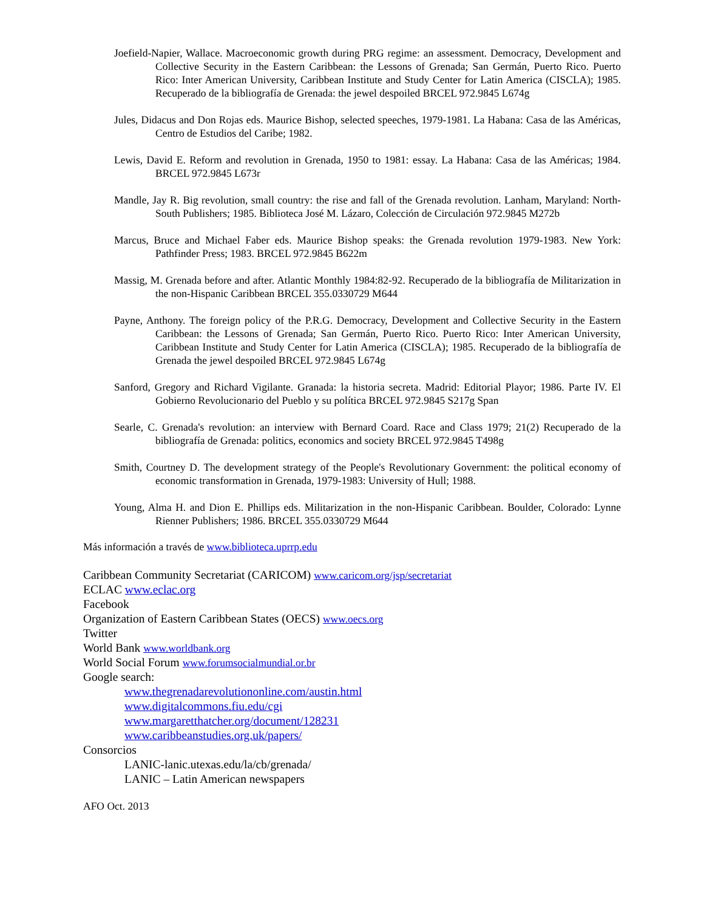Joefield-Napier, Wallace. Macroeconomic growth during PRG regime: an assessment. Democracy, Development and Collective Security in the Eastern Caribbean: the Lessons of Grenada; San Germán, Puerto Rico. Puerto Rico: Inter American University, Caribbean Institute and Study Center for Latin America (CISCLA); 1985. Recuperado de la bibliografía de Grenada: the jewel despoiled BRCEL 972.9845 L674g
Jules, Didacus and Don Rojas eds. Maurice Bishop, selected speeches, 1979-1981. La Habana: Casa de las Américas, Centro de Estudios del Caribe; 1982.
Lewis, David E. Reform and revolution in Grenada, 1950 to 1981: essay. La Habana: Casa de las Américas; 1984. BRCEL 972.9845 L673r
Mandle, Jay R. Big revolution, small country: the rise and fall of the Grenada revolution. Lanham, Maryland: North-South Publishers; 1985. Biblioteca José M. Lázaro, Colección de Circulación 972.9845 M272b
Marcus, Bruce and Michael Faber eds. Maurice Bishop speaks: the Grenada revolution 1979-1983. New York: Pathfinder Press; 1983. BRCEL 972.9845 B622m
Massig, M. Grenada before and after. Atlantic Monthly 1984:82-92. Recuperado de la bibliografía de Militarization in the non-Hispanic Caribbean BRCEL 355.0330729 M644
Payne, Anthony. The foreign policy of the P.R.G. Democracy, Development and Collective Security in the Eastern Caribbean: the Lessons of Grenada; San Germán, Puerto Rico. Puerto Rico: Inter American University, Caribbean Institute and Study Center for Latin America (CISCLA); 1985. Recuperado de la bibliografía de Grenada the jewel despoiled BRCEL 972.9845 L674g
Sanford, Gregory and Richard Vigilante. Granada: la historia secreta. Madrid: Editorial Playor; 1986. Parte IV. El Gobierno Revolucionario del Pueblo y su política BRCEL 972.9845 S217g Span
Searle, C. Grenada's revolution: an interview with Bernard Coard. Race and Class 1979; 21(2) Recuperado de la bibliografía de Grenada: politics, economics and society BRCEL 972.9845 T498g
Smith, Courtney D. The development strategy of the People's Revolutionary Government: the political economy of economic transformation in Grenada, 1979-1983: University of Hull; 1988.
Young, Alma H. and Dion E. Phillips eds. Militarization in the non-Hispanic Caribbean. Boulder, Colorado: Lynne Rienner Publishers; 1986. BRCEL 355.0330729 M644
Más información a través de www.biblioteca.uprrp.edu
Caribbean Community Secretariat (CARICOM) www.caricom.org/jsp/secretariat
ECLAC www.eclac.org
Facebook
Organization of Eastern Caribbean States (OECS) www.oecs.org
Twitter
World Bank www.worldbank.org
World Social Forum www.forumsocialmundial.or.br
Google search:
www.thegrenadarevolutiononline.com/austin.html
www.digitalcommons.fiu.edu/cgi
www.margaretthatcher.org/document/128231
www.caribbeanstudies.org.uk/papers/
Consorcios
LANIC-lanic.utexas.edu/la/cb/grenada/
LANIC – Latin American newspapers
AFO Oct. 2013